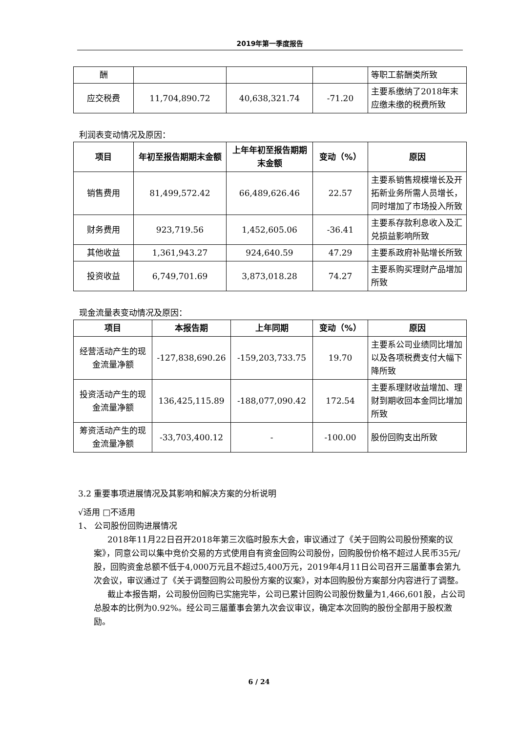2019年第一季度报告
| 酬 | | | | 等职工薪酬类所致 |
| 应交税费 | 11,704,890.72 | 40,638,321.74 | -71.20 | 主要系缴纳了2018年末应缴未缴的税费所致 |
利润表变动情况及原因：
| 项目 | 年初至报告期期末金额 | 上年年初至报告期期末金额 | 变动（%） | 原因 |
| --- | --- | --- | --- | --- |
| 销售费用 | 81,499,572.42 | 66,489,626.46 | 22.57 | 主要系销售规模增长及开拓新业务所需人员增长，同时增加了市场投入所致 |
| 财务费用 | 923,719.56 | 1,452,605.06 | -36.41 | 主要系存款利息收入及汇兑损益影响所致 |
| 其他收益 | 1,361,943.27 | 924,640.59 | 47.29 | 主要系政府补贴增长所致 |
| 投资收益 | 6,749,701.69 | 3,873,018.28 | 74.27 | 主要系购买理财产品增加所致 |
现金流量表变动情况及原因：
| 项目 | 本报告期 | 上年同期 | 变动（%） | 原因 |
| --- | --- | --- | --- | --- |
| 经营活动产生的现金流量净额 | -127,838,690.26 | -159,203,733.75 | 19.70 | 主要系公司业绩同比增加以及各项税费支付大幅下降所致 |
| 投资活动产生的现金流量净额 | 136,425,115.89 | -188,077,090.42 | 172.54 | 主要系理财收益增加、理财到期收回本金同比增加所致 |
| 筹资活动产生的现金流量净额 | -33,703,400.12 | - | -100.00 | 股份回购支出所致 |
3.2 重要事项进展情况及其影响和解决方案的分析说明
√适用 □不适用
1、 公司股份回购进展情况
2018年11月22日召开2018年第三次临时股东大会，审议通过了《关于回购公司股份预案的议案》，同意公司以集中竞价交易的方式使用自有资金回购公司股份，回购股份价格不超过人民币35元/股，回购资金总额不低于4,000万元且不超过5,400万元，2019年4月11日公司召开三届董事会第九次会议，审议通过了《关于调整回购公司股份方案的议案》，对本回购股份方案部分内容进行了调整。
截止本报告期，公司股份回购已实施完毕，公司已累计回购公司股份数量为1,466,601股，占公司总股本的比例为0.92%。经公司三届董事会第九次会议审议，确定本次回购的股份全部用于股权激励。
6 / 24